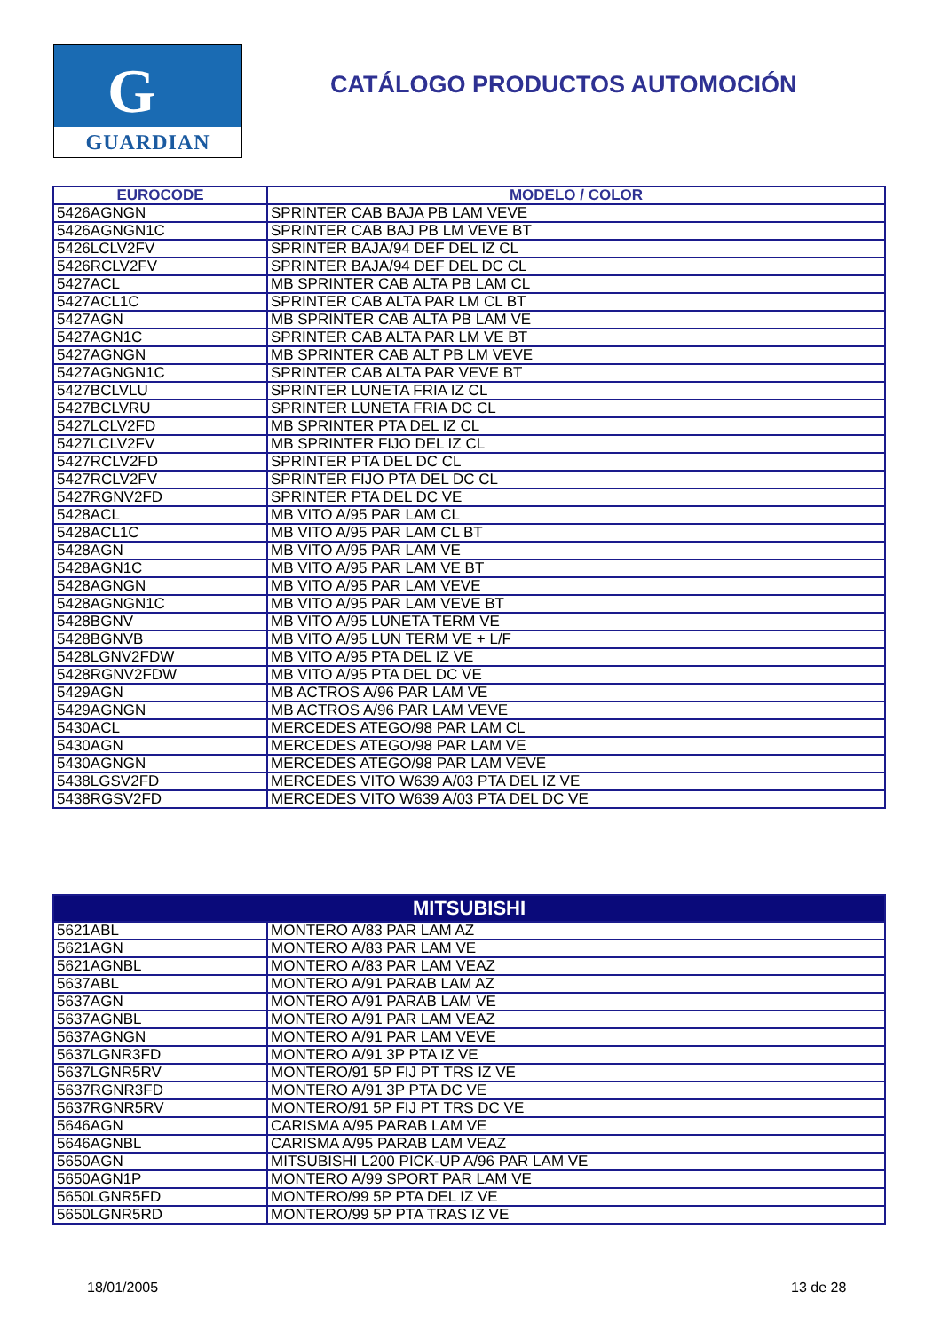G
GUARDIAN
CATÁLOGO PRODUCTOS AUTOMOCIÓN
| EUROCODE | MODELO / COLOR |
| --- | --- |
| 5426AGNGN | SPRINTER CAB BAJA PB LAM VEVE |
| 5426AGNGN1C | SPRINTER CAB BAJ PB LM VEVE BT |
| 5426LCLV2FV | SPRINTER BAJA/94 DEF DEL IZ CL |
| 5426RCLV2FV | SPRINTER BAJA/94 DEF DEL DC CL |
| 5427ACL | MB SPRINTER CAB ALTA PB LAM CL |
| 5427ACL1C | SPRINTER CAB ALTA PAR LM CL BT |
| 5427AGN | MB SPRINTER CAB ALTA PB LAM VE |
| 5427AGN1C | SPRINTER CAB ALTA PAR LM VE BT |
| 5427AGNGN | MB SPRINTER CAB ALT PB LM VEVE |
| 5427AGNGN1C | SPRINTER CAB ALTA PAR VEVE BT |
| 5427BCLVLU | SPRINTER LUNETA FRIA IZ CL |
| 5427BCLVRU | SPRINTER LUNETA FRIA DC CL |
| 5427LCLV2FD | MB SPRINTER PTA DEL IZ CL |
| 5427LCLV2FV | MB SPRINTER FIJO DEL IZ CL |
| 5427RCLV2FD | SPRINTER PTA DEL DC CL |
| 5427RCLV2FV | SPRINTER FIJO PTA DEL DC CL |
| 5427RGNV2FD | SPRINTER PTA DEL DC VE |
| 5428ACL | MB VITO A/95 PAR LAM CL |
| 5428ACL1C | MB VITO A/95 PAR LAM CL BT |
| 5428AGN | MB VITO A/95 PAR LAM VE |
| 5428AGN1C | MB VITO A/95 PAR LAM VE BT |
| 5428AGNGN | MB VITO A/95 PAR LAM VEVE |
| 5428AGNGN1C | MB VITO A/95 PAR LAM VEVE BT |
| 5428BGNV | MB VITO A/95 LUNETA TERM VE |
| 5428BGNVB | MB VITO A/95 LUN TERM VE + L/F |
| 5428LGNV2FDW | MB VITO A/95 PTA DEL IZ VE |
| 5428RGNV2FDW | MB VITO A/95 PTA DEL DC VE |
| 5429AGN | MB ACTROS A/96 PAR LAM VE |
| 5429AGNGN | MB ACTROS A/96 PAR LAM VEVE |
| 5430ACL | MERCEDES ATEGO/98 PAR LAM CL |
| 5430AGN | MERCEDES ATEGO/98 PAR LAM VE |
| 5430AGNGN | MERCEDES ATEGO/98 PAR LAM VEVE |
| 5438LGSV2FD | MERCEDES VITO W639 A/03 PTA DEL IZ VE |
| 5438RGSV2FD | MERCEDES VITO W639 A/03 PTA DEL DC VE |
| MITSUBISHI | |
| --- | --- |
| 5621ABL | MONTERO A/83 PAR LAM AZ |
| 5621AGN | MONTERO A/83 PAR LAM VE |
| 5621AGNBL | MONTERO A/83 PAR LAM VEAZ |
| 5637ABL | MONTERO A/91 PARAB LAM AZ |
| 5637AGN | MONTERO A/91 PARAB LAM VE |
| 5637AGNBL | MONTERO A/91 PAR LAM VEAZ |
| 5637AGNGN | MONTERO A/91 PAR LAM VEVE |
| 5637LGNR3FD | MONTERO A/91 3P PTA IZ VE |
| 5637LGNR5RV | MONTERO/91 5P FIJ PT TRS IZ VE |
| 5637RGNR3FD | MONTERO A/91 3P PTA DC VE |
| 5637RGNR5RV | MONTERO/91 5P FIJ PT TRS DC VE |
| 5646AGN | CARISMA A/95 PARAB LAM VE |
| 5646AGNBL | CARISMA A/95 PARAB LAM VEAZ |
| 5650AGN | MITSUBISHI L200 PICK-UP A/96 PAR LAM VE |
| 5650AGN1P | MONTERO A/99 SPORT PAR LAM VE |
| 5650LGNR5FD | MONTERO/99 5P PTA DEL IZ VE |
| 5650LGNR5RD | MONTERO/99 5P PTA TRAS IZ VE |
18/01/2005 13 de 28